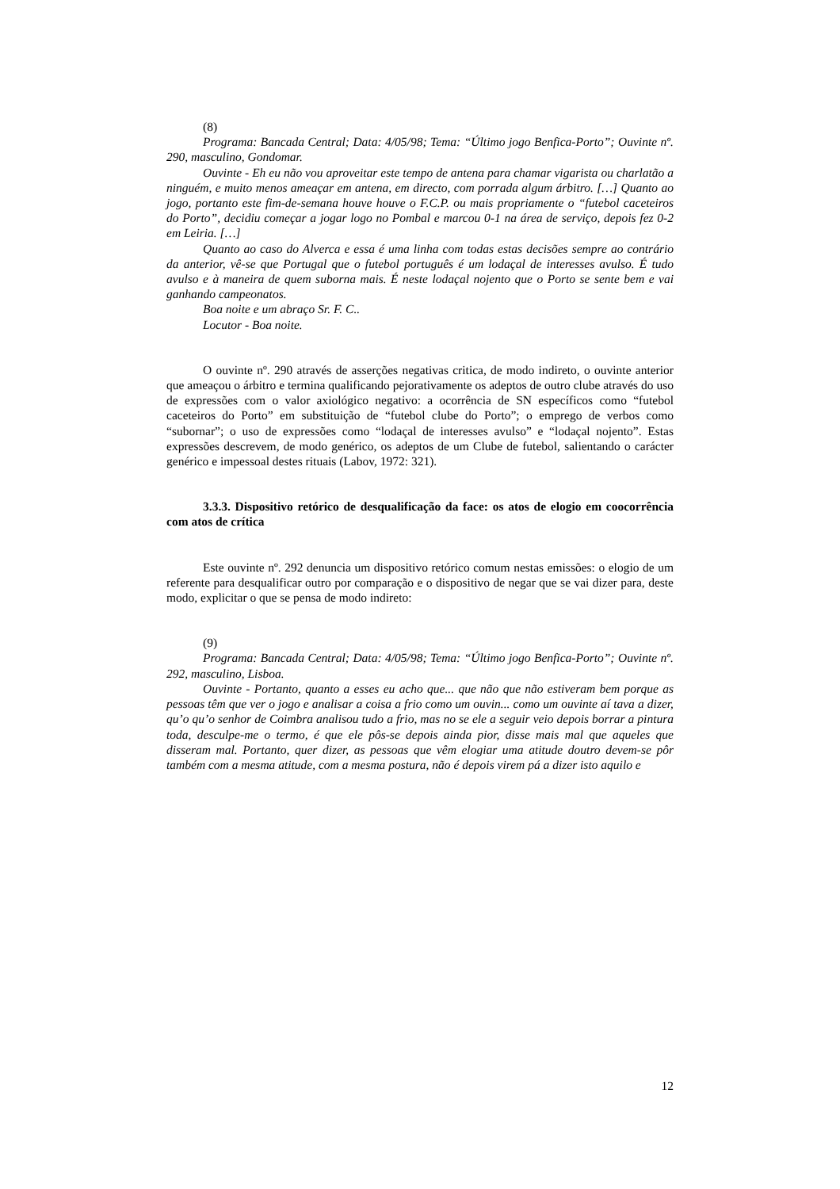(8)
Programa: Bancada Central; Data: 4/05/98; Tema: “Último jogo Benfica-Porto”; Ouvinte nº. 290, masculino, Gondomar.
Ouvinte - Eh eu não vou aproveitar este tempo de antena para chamar vigarista ou charlatão a ninguém, e muito menos ameaçar em antena, em directo, com porrada algum árbitro. […] Quanto ao jogo, portanto este fim-de-semana houve houve o F.C.P. ou mais propriamente o “futebol caceteiros do Porto”, decidiu começar a jogar logo no Pombal e marcou 0-1 na área de serviço, depois fez 0-2 em Leiria. […]
Quanto ao caso do Alverca e essa é uma linha com todas estas decisões sempre ao contrário da anterior, vê-se que Portugal que o futebol português é um lodaçal de interesses avulso. É tudo avulso e à maneira de quem suborna mais. É neste lodaçal nojento que o Porto se sente bem e vai ganhando campeonatos.
Boa noite e um abraço Sr. F. C..
Locutor - Boa noite.
O ouvinte nº. 290 através de asserções negativas critica, de modo indireto, o ouvinte anterior que ameaçou o árbitro e termina qualificando pejorativamente os adeptos de outro clube através do uso de expressões com o valor axiológico negativo: a ocorrência de SN específicos como “futebol caceteiros do Porto” em substituição de “futebol clube do Porto”; o emprego de verbos como “subornar”; o uso de expressões como “lodaçal de interesses avulso” e “lodaçal nojento”. Estas expressões descrevem, de modo genérico, os adeptos de um Clube de futebol, salientando o carácter genérico e impessoal destes rituais (Labov, 1972: 321).
3.3.3. Dispositivo retórico de desqualificação da face: os atos de elogio em coocorrência com atos de crítica
Este ouvinte nº. 292 denuncia um dispositivo retórico comum nestas emissões: o elogio de um referente para desqualificar outro por comparação e o dispositivo de negar que se vai dizer para, deste modo, explicitar o que se pensa de modo indireto:
(9)
Programa: Bancada Central; Data: 4/05/98; Tema: “Último jogo Benfica-Porto”; Ouvinte nº. 292, masculino, Lisboa.
Ouvinte - Portanto, quanto a esses eu acho que... que não que não estiveram bem porque as pessoas têm que ver o jogo e analisar a coisa a frio como um ouvin... como um ouvinte aí tava a dizer, qu’o qu’o senhor de Coimbra analisou tudo a frio, mas no se ele a seguir veio depois borrar a pintura toda, desculpe-me o termo, é que ele pôs-se depois ainda pior, disse mais mal que aqueles que disseram mal. Portanto, quer dizer, as pessoas que vêm elogiar uma atitude doutro devem-se pôr também com a mesma atitude, com a mesma postura, não é depois virem pá a dizer isto aquilo e
12